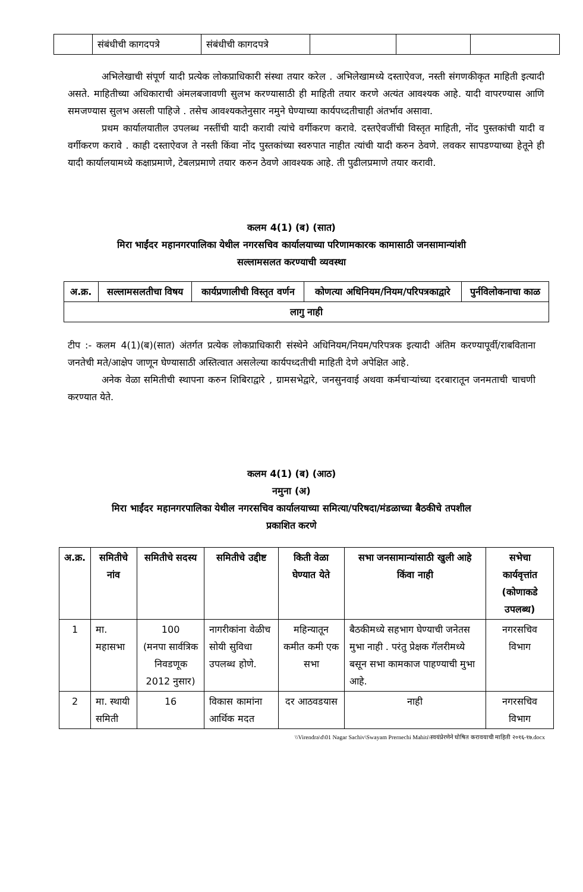| | संबंधीची कागदपत्रे | संबंधीची कागदपत्रे | | | |
अभिलेखाची संपूर्ण यादी प्रत्येक लोकप्राधिकारी संस्था तयार करेल . अभिलेखामध्ये दस्ताऐवज, नस्ती संगणकीकृत माहिती इत्यादी असते. माहितीच्या अधिकाराची अंमलबजावणी सुलभ करण्यासाठी ही माहिती तयार करणे अत्यंत आवश्यक आहे. यादी वापरण्यास आणि समजण्यास सुलभ असली पाहिजे . तसेच आवश्यकतेनुसार नमुने घेण्याच्या कार्यपध्दतीचाही अंतर्भाव असावा.
प्रथम कार्यालयातील उपलब्ध नस्तींची यादी करावी त्यांचे वर्गीकरण करावे. दस्तऐवजींची विस्तृत माहिती, नोंद पुस्तकांची यादी व वर्गीकरण करावे . काही दस्ताऐवज ते नस्ती किंवा नोंद पुस्तकांच्या स्वरुपात नाहीत त्यांची यादी करुन ठेवणे. लवकर सापडण्याच्या हेतूने ही यादी कार्यालयामध्ये कक्षाप्रमाणे, टेबलप्रमाणे तयार करुन ठेवणे आवश्यक आहे. ती पुढीलप्रमाणे तयार करावी.
कलम 4(1) (ब) (सात)
मिरा भाईंदर महानगरपालिका येथील नगरसचिव कार्यालयाच्या परिणामकारक कामासाठी जनसामान्यांशी
सल्लामसलत करण्याची व्यवस्था
| अ.क्र. | सल्लामसलतीचा विषय | कार्यप्रणालीची विस्तृत वर्णन | कोणत्या अधिनियम/नियम/परिपत्रकाद्वारे | पुर्नविलोकनाचा काळ |
| लागु नाही | | | | |
टीप :- कलम 4(1)(ब)(सात) अंतर्गत प्रत्येक लोकप्राधिकारी संस्थेने अधिनियम/नियम/परिपत्रक इत्यादी अंतिम करण्यापूर्वी/राबविताना जनतेची मते/आक्षेप जाणून घेण्यासाठी अस्तित्वात असलेल्या कार्यपध्दतीची माहिती देणे अपेक्षित आहे.
अनेक वेळा समितीची स्थापना करुन शिबिराद्वारे , ग्रामसभेद्वारे, जनसुनवाई अथवा कर्मचाऱ्यांच्या दरबारातून जनमताची चाचणी करण्यात येते.
कलम 4(1) (ब) (आठ)
नमुना (अ)
मिरा भाईंदर महानगरपालिका येथील नगरसचिव कार्यालयाच्या समित्या/परिषदा/मंडळाच्या बैठकीचे तपशील
प्रकाशित करणे
| अ.क्र. | समितीचे नांव | समितीचे सदस्य | समितीचे उद्दीष्ट | किती वेळा घेण्यात येते | सभा जनसामान्यांसाठी खुली आहे किंवा नाही | सभेचा कार्यवृत्तांत (कोणाकडे उपलब्ध) |
| 1 | मा. महासभा | 100 (मनपा सार्वत्रिक निवडणूक 2012 नुसार) | नागरीकांना वेळीच सोयी सुविधा उपलब्ध होणे. | महिन्यातून कमीत कमी एक सभा | बैठकीमध्ये सहभाग घेण्याची जनेतस मुभा नाही . परंतु प्रेक्षक गॅलरीमध्ये बसून सभा कामकाज पाहण्याची मुभा आहे. | नगरसचिव विभाग |
| 2 | मा. स्थायी समिती | 16 | विकास कामांना आर्थिक मदत | दर आठवडयास | नाही | नगरसचिव विभाग |
\\Virendra\d\01 Nagar Sachiv\Swayam Prernechi Mahiti\स्वयंप्रेरणेने घोषित करावयाची माहिती २०१६-१७.docx